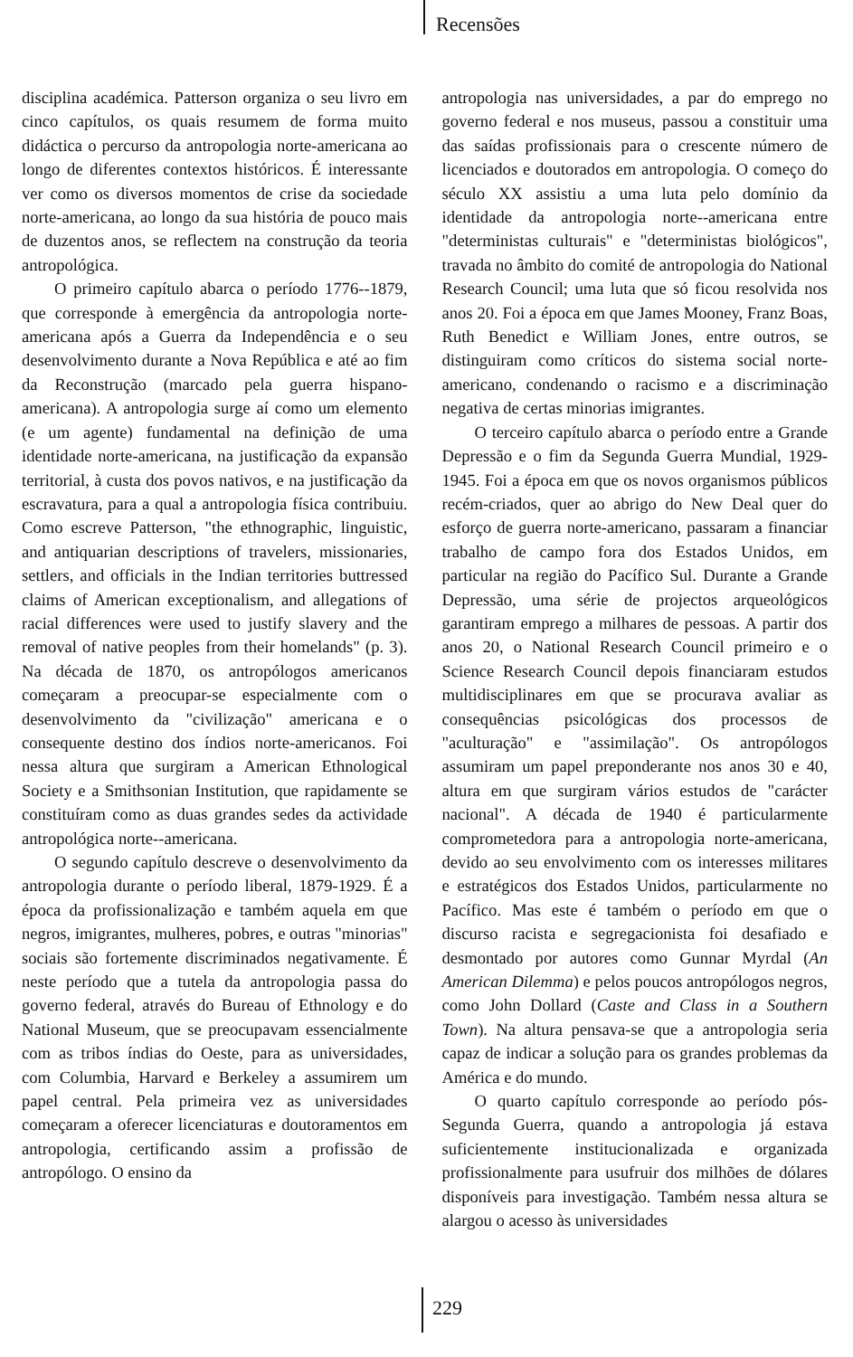Recensões
disciplina académica. Patterson organiza o seu livro em cinco capítulos, os quais resumem de forma muito didáctica o percurso da antropologia norte-americana ao longo de diferentes contextos históricos. É interessante ver como os diversos momentos de crise da sociedade norte-americana, ao longo da sua história de pouco mais de duzentos anos, se reflectem na construção da teoria antropológica.
O primeiro capítulo abarca o período 1776--1879, que corresponde à emergência da antropologia norte-americana após a Guerra da Independência e o seu desenvolvimento durante a Nova República e até ao fim da Reconstrução (marcado pela guerra hispano-americana). A antropologia surge aí como um elemento (e um agente) fundamental na definição de uma identidade norte-americana, na justificação da expansão territorial, à custa dos povos nativos, e na justificação da escravatura, para a qual a antropologia física contribuiu. Como escreve Patterson, "the ethnographic, linguistic, and antiquarian descriptions of travelers, missionaries, settlers, and officials in the Indian territories buttressed claims of American exceptionalism, and allegations of racial differences were used to justify slavery and the removal of native peoples from their homelands" (p. 3). Na década de 1870, os antropólogos americanos começaram a preocupar-se especialmente com o desenvolvimento da "civilização" americana e o consequente destino dos índios norte-americanos. Foi nessa altura que surgiram a American Ethnological Society e a Smithsonian Institution, que rapidamente se constituíram como as duas grandes sedes da actividade antropológica norte--americana.
O segundo capítulo descreve o desenvolvimento da antropologia durante o período liberal, 1879-1929. É a época da profissionalização e também aquela em que negros, imigrantes, mulheres, pobres, e outras "minorias" sociais são fortemente discriminados negativamente. É neste período que a tutela da antropologia passa do governo federal, através do Bureau of Ethnology e do National Museum, que se preocupavam essencialmente com as tribos índias do Oeste, para as universidades, com Columbia, Harvard e Berkeley a assumirem um papel central. Pela primeira vez as universidades começaram a oferecer licenciaturas e doutoramentos em antropologia, certificando assim a profissão de antropólogo. O ensino da
antropologia nas universidades, a par do emprego no governo federal e nos museus, passou a constituir uma das saídas profissionais para o crescente número de licenciados e doutorados em antropologia. O começo do século XX assistiu a uma luta pelo domínio da identidade da antropologia norte--americana entre "deterministas culturais" e "deterministas biológicos", travada no âmbito do comité de antropologia do National Research Council; uma luta que só ficou resolvida nos anos 20. Foi a época em que James Mooney, Franz Boas, Ruth Benedict e William Jones, entre outros, se distinguiram como críticos do sistema social norte-americano, condenando o racismo e a discriminação negativa de certas minorias imigrantes.
O terceiro capítulo abarca o período entre a Grande Depressão e o fim da Segunda Guerra Mundial, 1929-1945. Foi a época em que os novos organismos públicos recém-criados, quer ao abrigo do New Deal quer do esforço de guerra norte-americano, passaram a financiar trabalho de campo fora dos Estados Unidos, em particular na região do Pacífico Sul. Durante a Grande Depressão, uma série de projectos arqueológicos garantiram emprego a milhares de pessoas. A partir dos anos 20, o National Research Council primeiro e o Science Research Council depois financiaram estudos multidisciplinares em que se procurava avaliar as consequências psicológicas dos processos de "aculturação" e "assimilação". Os antropólogos assumiram um papel preponderante nos anos 30 e 40, altura em que surgiram vários estudos de "carácter nacional". A década de 1940 é particularmente comprometedora para a antropologia norte-americana, devido ao seu envolvimento com os interesses militares e estratégicos dos Estados Unidos, particularmente no Pacífico. Mas este é também o período em que o discurso racista e segregacionista foi desafiado e desmontado por autores como Gunnar Myrdal (An American Dilemma) e pelos poucos antropólogos negros, como John Dollard (Caste and Class in a Southern Town). Na altura pensava-se que a antropologia seria capaz de indicar a solução para os grandes problemas da América e do mundo.
O quarto capítulo corresponde ao período pós-Segunda Guerra, quando a antropologia já estava suficientemente institucionalizada e organizada profissionalmente para usufruir dos milhões de dólares disponíveis para investigação. Também nessa altura se alargou o acesso às universidades
229